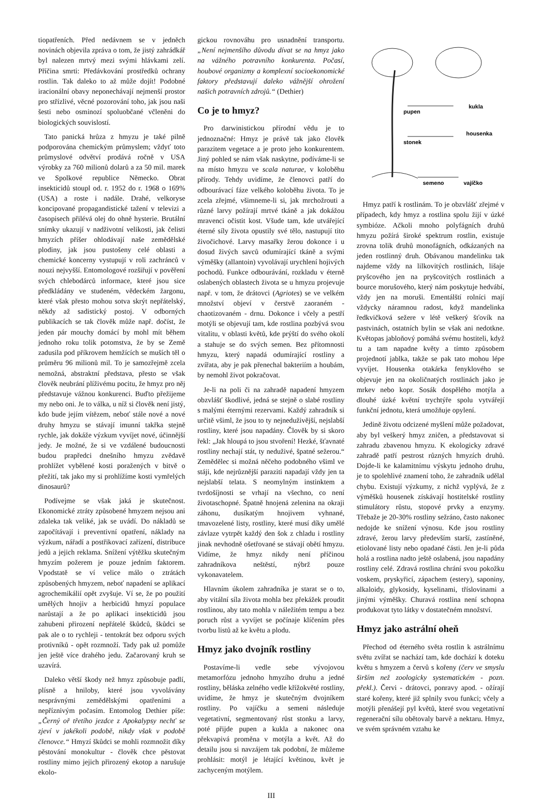tiopatřeních. Před nedávnem se v jedněch novinách objevila zpráva o tom, že jistý zahrádkář byl nalezen mrtvý mezi svými hlávkami zelí. Příčina smrti: Předávkování prostředků ochrany rostlin. Tak daleko to až může dojít! Podobné iracionální obavy neponechávají nejmenší prostor pro střízlivé, věcné pozorování toho, jak jsou naši šesti nebo osminozí spoluobčané včleněni do biologických souvislostí.
Tato panická hrůza z hmyzu je také pilně podporována chemickým průmyslem; vždyť toto průmyslové odvětví prodává ročně v USA výrobky za 760 milionů dolarů a za 50 mil. marek ve Spolkové republice Německo. Obrat insekticidů stoupl od. r. 1952 do r. 1968 o 169% (USA) a roste i nadále. Drahé, velkoryse koncipované propagandistické tažení v televizi a časopisech přilévá olej do ohně hysterie. Brutální snímky ukazují v nadživotní velikosti, jak čelisti hmyzích příšer ohlodávají naše zemědělské plodiny, jak jsou pustošeny celé oblasti a chemické koncerny vystupují v roli zachránců v nouzi nejvyšší. Entomologové rozšiřují v pověření svých chlebodárců informace, které jsou sice předkládány ve studeném, vědeckém žargonu, které však přesto mohou sotva skrýt nepřátelský, někdy až sadistický postoj. V odborných publikacích se tak člověk může např. dočíst, že jeden pár mouchy domácí by mohl mít během jednoho roku tolik potomstva, že by se Země zadusila pod příkrovem hemžících se muších těl o průměru 96 milionů mil. To je samozřejmě zcela nemožná, abstraktní představa, přesto se však člověk neubrání plíživému pocitu, že hmyz pro něj představuje vážnou konkurenci. Buďto přežijeme my nebo oni. Je to válka, u níž si člověk není jistý, kdo bude jejím vítězem, neboť stále nové a nové druhy hmyzu se stávají imunní takřka stejně rychle, jak dokáže výzkum vyvíjet nové, účinnější jedy. Je možné, že si ve vzdálené budoucnosti budou prapředci dnešního hmyzu zvědavě prohlížet vybělené kosti poražených v bitvě o přežití, tak jako my si prohlížíme kosti vymřelých dinosaurů?
Podívejme se však jaká je skutečnost. Ekonomické ztráty způsobené hmyzem nejsou ani zdaleka tak veliké, jak se uvádí. Do nákladů se započítávají i preventivní opatření, náklady na výzkum, nářadí a postřikovací zařízení, distribuce jedů a jejich reklama. Snížení výtěžku skutečným hmyzím požerem je pouze jedním faktorem. Vpodstatě se ví velice málo o ztrátách způsobených hmyzem, neboť napadení se aplikací agrochemikálií opět zvyšuje. Ví se, že po použití umělých hnojiv a herbicidů hmyzí populace narůstají a že po aplikaci insekticidů jsou zahubeni přirození nepřátelé škůdců, škůdci se pak ale o to rychleji - tentokrát bez odporu svých protivníků - opět rozmnoží. Tady pak už pomůže jen ještě více drahého jedu. Začarovaný kruh se uzavírá.
Daleko větší škody než hmyz způsobuje padlí, plísně a hniloby, které jsou vyvolávány nesprávnými zemědělskými opatřeními a nepříznivým počasím. Entomolog Dethier píše: „Černý oř třetího jezdce z Apokalypsy nechť se zjeví v jakékoli podobě, nikdy však v podobě členovce.“ Hmyzí škůdci se mohli rozmnožit díky pěstování monokultur - člověk chce pěstovat rostliny mimo jejich přirozený ekotop a narušuje ekolo-
gickou rovnováhu pro usnadnění transportu. „Není nejmenšího důvodu dívat se na hmyz jako na vážného potravního konkurenta. Počasí, houbové organizmy a komplexní socioekonomické faktory představují daleko vážnější ohrožení našich potravních zdrojů.“ (Dethier)
Co je to hmyz?
Pro darwinistickou přírodní vědu je to jednoznačné: Hmyz je právě tak jako člověk parazitem vegetace a je proto jeho konkurentem. Jiný pohled se nám však naskytne, podíváme-li se na místo hmyzu ve scala naturae, v koloběhu přírody. Tehdy uvidíme, že členovci patří do odbourávací fáze velkého koloběhu života. To je zcela zřejmé, všimneme-li si, jak mrchožrouti a různé larvy požírají mrtvé tkáně a jak dokážou mravenci očistit kost. Všude tam, kde utvářející éterné síly života opustily své tělo, nastupují tito živočichové. Larvy masařky žerou dokonce i u dosud živých savců odumírající tkáně a svými výměšky (allantoin) vyvolávají urychlení hojivých pochodů. Funkce odbourávání, rozkladu v éterně oslabených oblastech života se u hmyzu projevuje např. v tom, že drátovci (Agriotes) se ve velkém množství objeví v čerstvě zaoraném - chaotizovaném - drnu. Dokonce i včely a pestří motýli se objevují tam, kde rostlina pozbývá svou vitalitu, v oblasti květů, kde prýští do svého okolí a stahuje se do svých semen. Bez přítomnosti hmyzu, který napadá odumírající rostliny a zvířata, aby je pak přenechal bakteriím a houbám, by nemohl život pokračovat.
Je-li na poli či na zahradě napadení hmyzem obzvlášť škodlivé, jedná se stejně o slabé rostliny s malými éternými rezervami. Každý zahradník si určitě všiml, že jsou to ty nejneduživější, nejslabší rostliny, které jsou napadány. Člověk by si skoro řekl: „Jak hloupá to jsou stvoření! Hezké, šťavnaté rostliny nechají stát, ty neduživé, špatné sežerou.“ Zemědělec si možná něčeho podobného všiml ve stáji, kde nejrůznější paraziti napadají vždy jen ta nejslabší telata. S neomylným instinktem a tvrdošíjnosti se vrhají na všechno, co není životaschopné. Špatně hnojená zelenina na okraji záhonu, dusíkatým hnojivem vyhnané, tmavozelené listy, rostliny, které musí díky umělé závlaze vytrpět každý den šok z chladu i rostliny jinak nevhodně ošetřované se stávají obětí hmyzu. Vidíme, že hmyz nikdy není příčinou zahradníkova neštěstí, nýbrž pouze vykonavatelem.
Hlavním úkolem zahradníka je starat se o to, aby vitální síla života mohla bez překážek proudit rostlinou, aby tato mohla v náležitém tempu a bez poruch růst a vyvíjet se počínaje klíčením přes tvorbu listů až ke květu a plodu.
Hmyz jako dvojník rostliny
Postavíme-li vedle sebe vývojovou metamorfózu jednoho hmyzího druhu a jedné rostliny, běláska zelného vedle křížokvěté rostliny, uvidíme, že hmyz je skutečným dvojníkem rostliny. Po vajíčku a semeni následuje vegetativní, segmentovaný růst stonku a larvy, poté přijde pupen a kukla a nakonec ona překvapivá proměna v motýla a květ. Až do detailu jsou si navzájem tak podobní, že můžeme prohlásit: motýl je létající květinou, květ je zachyceným motýlem.
pupen
kukla
stonek
housenka
semeno
vajíčko
Hmyz patří k rostlinám. To je obzvlášť zřejmé v případech, kdy hmyz a rostlina spolu žijí v úzké symbióze. Ačkoli mnoho polyfágních druhů hmyzu požírá široké spektrum rostlin, existuje zrovna tolik druhů monofágních, odkázaných na jeden rostlinný druh. Obávanou mandelinku tak najdeme vždy na lilkovitých rostlinách, lišaje pryšcového jen na pryšcovitých rostlinách a bource morušového, který nám poskytuje hedvábí, vždy jen na moruši. Ementálští rolníci mají vždycky náramnou radost, když mandelinka ředkvičková sežere v létě veškerý šťovík na pastvinách, ostatních bylin se však ani nedotkne. Květopas jabloňový pomáhá svému hostiteli, když tu a tam napadne květy a tímto způsobem projednotí jablka, takže se pak tato mohou lépe vyvíjet. Housenka otakárka fenyklového se objevuje jen na okoličnatých rostlinách jako je mrkev nebo kopr. Sosák dospělého motýla a dlouhé úzké květní trychtýře spolu vytvářejí funkční jednotu, která umožňuje opylení.
Jedině životu odcizené myšlení může požadovat, aby byl veškerý hmyz zničen, a představovat si zahradu zbavenou hmyzu. K ekologicky zdravé zahradě patří pestrost různých hmyzích druhů. Dojde-li ke kalamitnímu výskytu jednoho druhu, je to spolehlivé znamení toho, že zahradník udělal chybu. Existují výzkumy, z nichž vyplývá, že z výměšků housenek získávají hostitelské rostliny stimulátory růstu, stopové prvky a enzymy. Třebaže je 20-30% rostliny sežráno, často nakonec nedojde ke snížení výnosu. Kde jsou rostliny zdravé, žerou larvy především starší, zastíněné, etiolované listy nebo opadané části. Jen je-li půda holá a rostlina nadto ještě oslabená, jsou napadány rostliny celé. Zdravá rostlina chrání svou pokožku voskem, pryskyřicí, zápachem (estery), saponiny, alkaloidy, glykosidy, kyselinami, tříslovinami a jinými výměšky. Churavá rostlina není schopna produkovat tyto látky v dostatečném množství.
Hmyz jako astrální oheň
Přechod od éterného světa rostlin k astrálnímu světu zvířat se nachází tam, kde dochází k doteku květu s hmyzem a červů s kořeny (červ ve smyslu širším než zoologicky systematickém - pozn. překl.). Červi - drátovci, ponravy apod. - ožírají staré kořeny, které již splnily svou funkci; včely a motýli přenášejí pyl květů, které svou vegetativní regenerační sílu obětovaly barvě a nektaru. Hmyz, ve svém správném vztahu ke
III